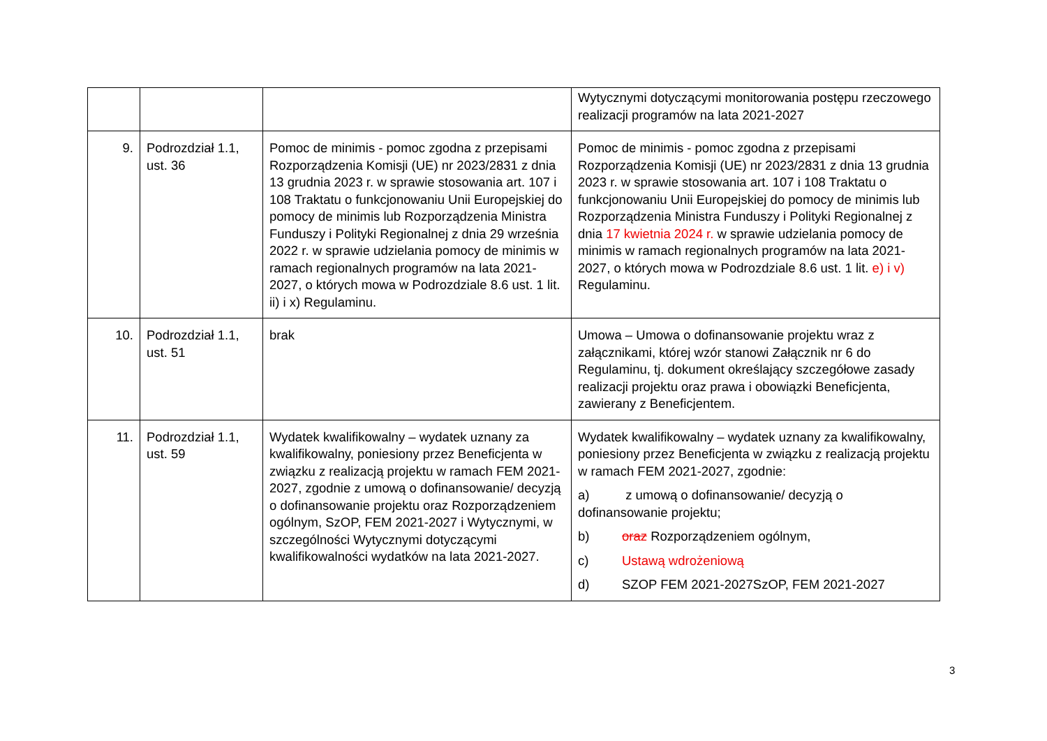| | | | Wytycznymi dotyczącymi monitorowania postępu rzeczowego realizacji programów na lata 2021-2027 |
| 9. | Podrozdział 1.1, ust. 36 | Pomoc de minimis - pomoc zgodna z przepisami Rozporządzenia Komisji (UE) nr 2023/2831 z dnia 13 grudnia 2023 r. w sprawie stosowania art. 107 i 108 Traktatu o funkcjonowaniu Unii Europejskiej do pomocy de minimis lub Rozporządzenia Ministra Funduszy i Polityki Regionalnej z dnia 29 września 2022 r. w sprawie udzielania pomocy de minimis w ramach regionalnych programów na lata 2021-2027, o których mowa w Podrozdziale 8.6 ust. 1 lit. ii) i x) Regulaminu. | Pomoc de minimis - pomoc zgodna z przepisami Rozporządzenia Komisji (UE) nr 2023/2831 z dnia 13 grudnia 2023 r. w sprawie stosowania art. 107 i 108 Traktatu o funkcjonowaniu Unii Europejskiej do pomocy de minimis lub Rozporządzenia Ministra Funduszy i Polityki Regionalnej z dnia 17 kwietnia 2024 r. w sprawie udzielania pomocy de minimis w ramach regionalnych programów na lata 2021-2027, o których mowa w Podrozdziale 8.6 ust. 1 lit. e) i v) Regulaminu. |
| 10. | Podrozdział 1.1, ust. 51 | brak | Umowa – Umowa o dofinansowanie projektu wraz z załącznikami, której wzór stanowi Załącznik nr 6 do Regulaminu, tj. dokument określający szczegółowe zasady realizacji projektu oraz prawa i obowiązki Beneficjenta, zawierany z Beneficjentem. |
| 11. | Podrozdział 1.1, ust. 59 | Wydatek kwalifikowalny – wydatek uznany za kwalifikowalny, poniesiony przez Beneficjenta w związku z realizacją projektu w ramach FEM 2021-2027, zgodnie z umową o dofinansowanie/ decyzją o dofinansowanie projektu oraz Rozporządzeniem ogólnym, SzOP, FEM 2021-2027 i Wytycznymi, w szczególności Wytycznymi dotyczącymi kwalifikowalności wydatków na lata 2021-2027. | Wydatek kwalifikowalny – wydatek uznany za kwalifikowalny, poniesiony przez Beneficjenta w związku z realizacją projektu w ramach FEM 2021-2027, zgodnie: a) z umową o dofinansowanie/ decyzją o dofinansowanie projektu; b) oraz Rozporządzeniem ogólnym, c) Ustawą wdrożeniową d) SZOP FEM 2021-2027SzOP, FEM 2021-2027 |
3